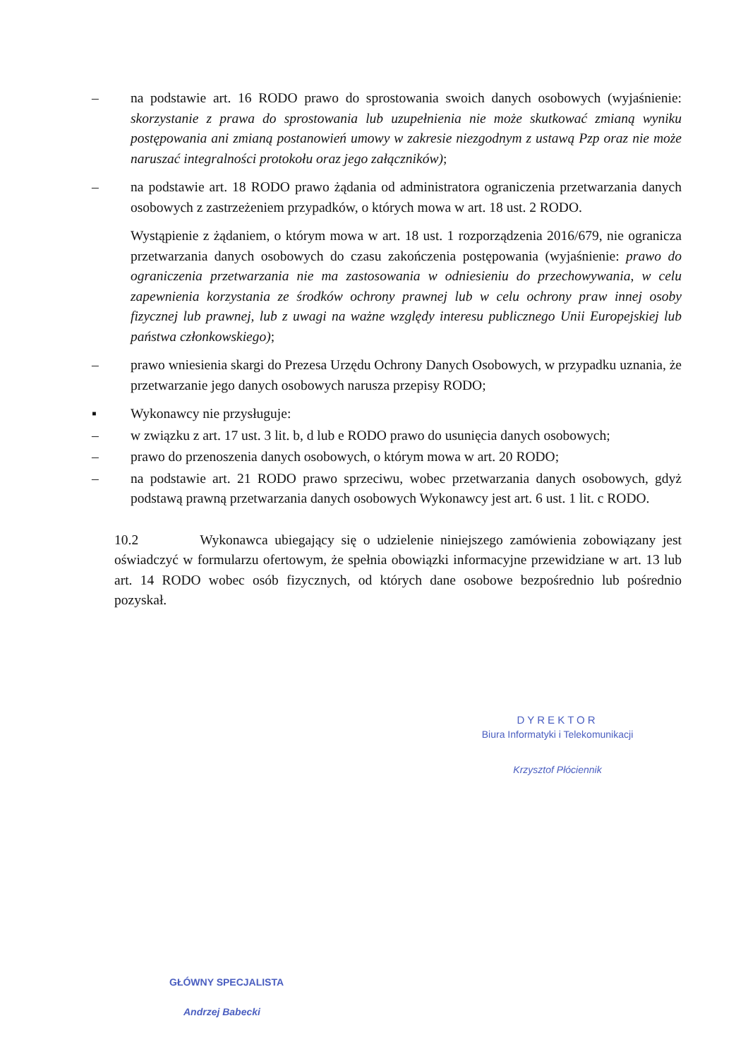– na podstawie art. 16 RODO prawo do sprostowania swoich danych osobowych (wyjaśnienie: skorzystanie z prawa do sprostowania lub uzupełnienia nie może skutkować zmianą wyniku postępowania ani zmianą postanowień umowy w zakresie niezgodnym z ustawą Pzp oraz nie może naruszać integralności protokołu oraz jego załączników);
– na podstawie art. 18 RODO prawo żądania od administratora ograniczenia przetwarzania danych osobowych z zastrzeżeniem przypadków, o których mowa w art. 18 ust. 2 RODO.
Wystąpienie z żądaniem, o którym mowa w art. 18 ust. 1 rozporządzenia 2016/679, nie ogranicza przetwarzania danych osobowych do czasu zakończenia postępowania (wyjaśnienie: prawo do ograniczenia przetwarzania nie ma zastosowania w odniesieniu do przechowywania, w celu zapewnienia korzystania ze środków ochrony prawnej lub w celu ochrony praw innej osoby fizycznej lub prawnej, lub z uwagi na ważne względy interesu publicznego Unii Europejskiej lub państwa członkowskiego);
– prawo wniesienia skargi do Prezesa Urzędu Ochrony Danych Osobowych, w przypadku uznania, że przetwarzanie jego danych osobowych narusza przepisy RODO;
▪ Wykonawcy nie przysługuje:
– w związku z art. 17 ust. 3 lit. b, d lub e RODO prawo do usunięcia danych osobowych;
– prawo do przenoszenia danych osobowych, o którym mowa w art. 20 RODO;
– na podstawie art. 21 RODO prawo sprzeciwu, wobec przetwarzania danych osobowych, gdyż podstawą prawną przetwarzania danych osobowych Wykonawcy jest art. 6 ust. 1 lit. c RODO.
10.2 Wykonawca ubiegający się o udzielenie niniejszego zamówienia zobowiązany jest oświadczyć w formularzu ofertowym, że spełnia obowiązki informacyjne przewidziane w art. 13 lub art. 14 RODO wobec osób fizycznych, od których dane osobowe bezpośrednio lub pośrednio pozyskał.
DYREKTOR
Biura Informatyki i Telekomunikacji
Krzysztof Płóciennik
GŁÓWNY SPECJALISTA
Andrzej Babecki